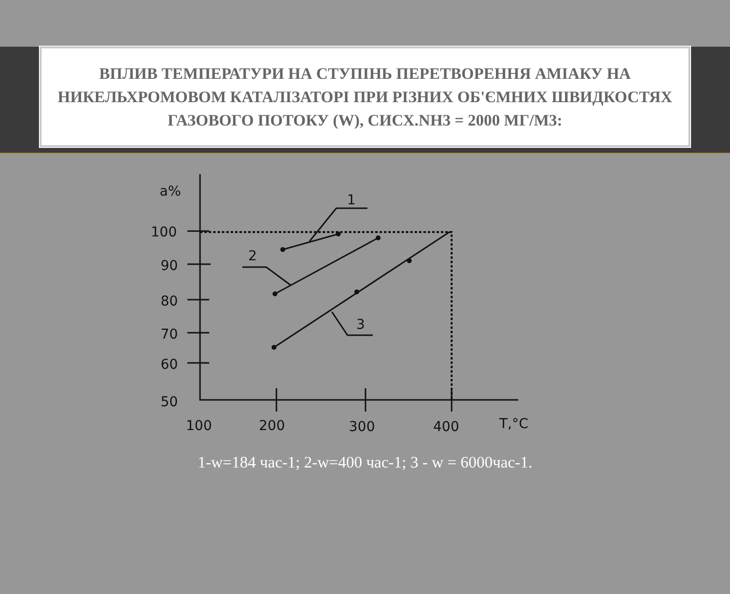ВПЛИВ ТЕМПЕРАТУРИ НА СТУПІНЬ ПЕРЕТВОРЕННЯ АМІАКУ НА НИКЕЛЬХРОМОВОМ КАТАЛІЗАТОРІ ПРИ РІЗНИХ ОБ'ЄМНИХ ШВИДКОСТЯХ ГАЗОВОГО ПОТОКУ (W), СИСХ.NH3 = 2000 МГ/М3:
a%
100
90
80
70
60
50
100
200
300
400
T,°C
1
2
3
1-w=184 час-1; 2-w=400 час-1; 3 - w = 6000час-1.